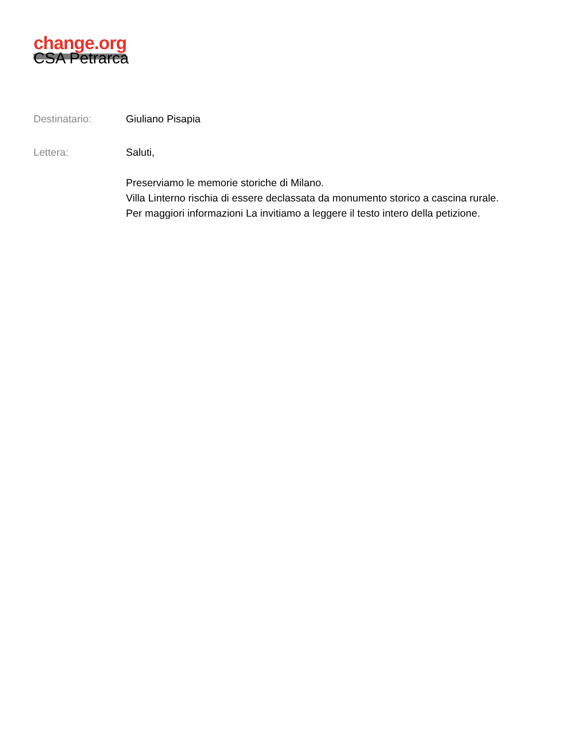change.org
CSA Petrarca
Destinatario: Giuliano Pisapia
Lettera: Saluti,
Preserviamo le memorie storiche di Milano.
Villa Linterno rischia di essere declassata da monumento storico a cascina rurale.
Per maggiori informazioni La invitiamo a leggere il testo intero della petizione.